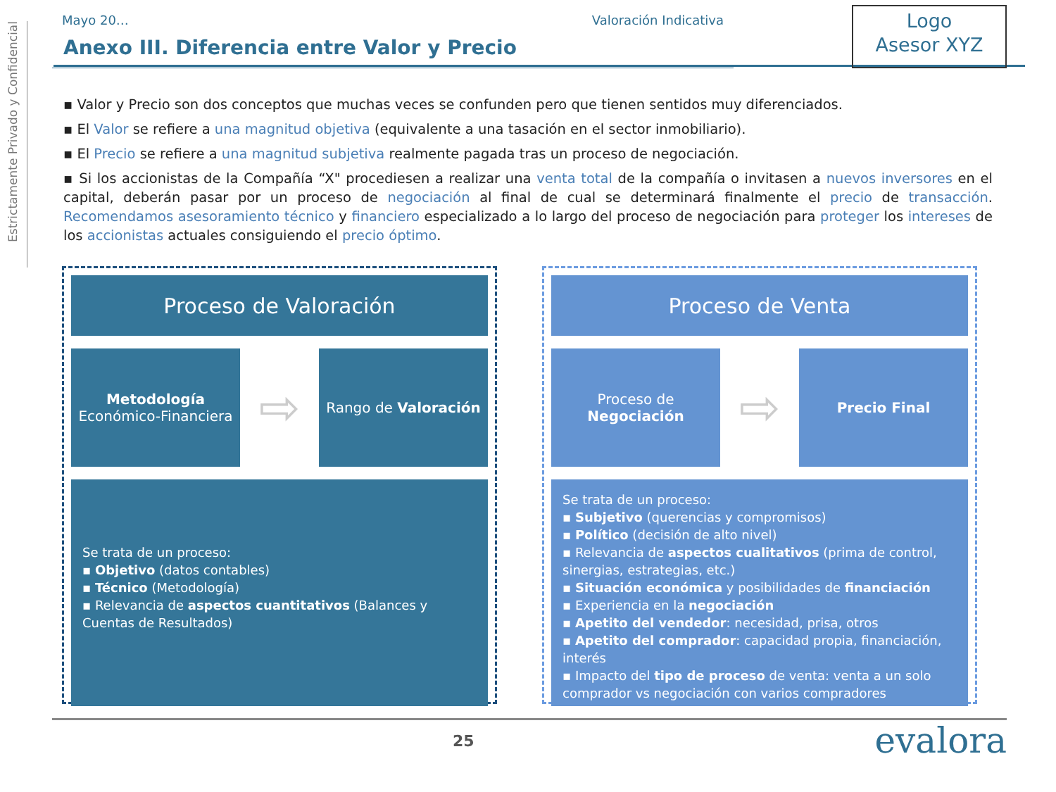Estrictamente Privado y Confidencial
Mayo 20… Valoración Indicativa
Logo
Asesor XYZ
Anexo III. Diferencia entre Valor y Precio
▪ Valor y Precio son dos conceptos que muchas veces se confunden pero que tienen sentidos muy diferenciados.
▪ El Valor se refiere a una magnitud objetiva (equivalente a una tasación en el sector inmobiliario).
▪ El Precio se refiere a una magnitud subjetiva realmente pagada tras un proceso de negociación.
▪ Si los accionistas de la Compañía “X" procediesen a realizar una venta total de la compañía o invitasen a nuevos inversores en el capital, deberán pasar por un proceso de negociación al final de cual se determinará finalmente el precio de transacción. Recomendamos asesoramiento técnico y financiero especializado a lo largo del proceso de negociación para proteger los intereses de los accionistas actuales consiguiendo el precio óptimo.
Proceso de Valoración
Metodología
Económico-Financiera
⇨
Rango de Valoración
Se trata de un proceso:
▪ Objetivo (datos contables)
▪ Técnico (Metodología)
▪ Relevancia de aspectos cuantitativos (Balances y Cuentas de Resultados)
Proceso de Venta
Proceso de
Negociación
⇨
Precio Final
Se trata de un proceso:
▪ Subjetivo (querencias y compromisos)
▪ Político (decisión de alto nivel)
▪ Relevancia de aspectos cualitativos (prima de control, sinergias, estrategias, etc.)
▪ Situación económica y posibilidades de financiación
▪ Experiencia en la negociación
▪ Apetito del vendedor: necesidad, prisa, otros
▪ Apetito del comprador: capacidad propia, financiación, interés
▪ Impacto del tipo de proceso de venta: venta a un solo comprador vs negociación con varios compradores
25 evalora